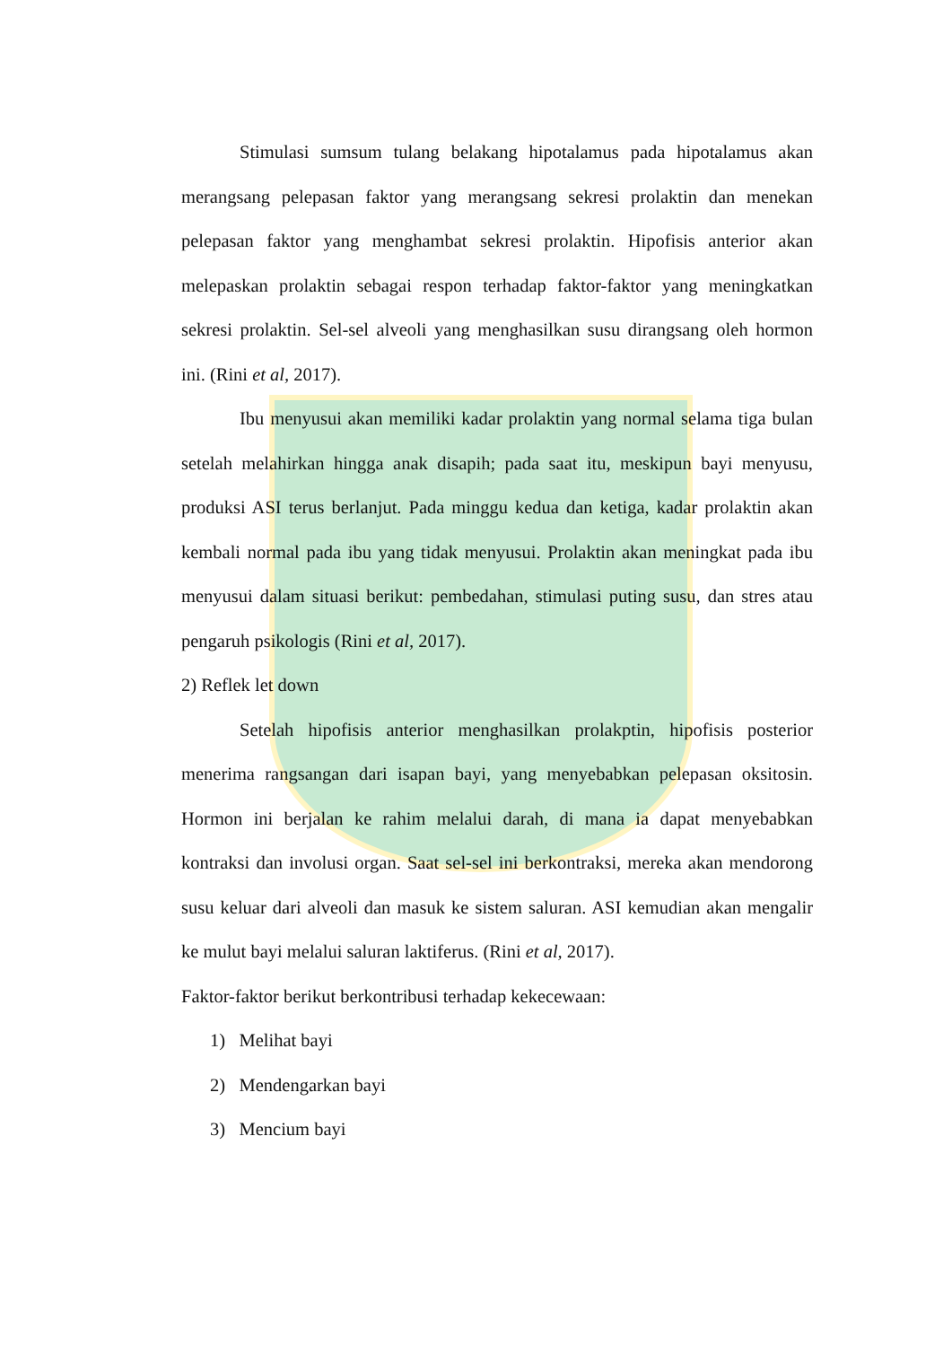Stimulasi sumsum tulang belakang hipotalamus pada hipotalamus akan merangsang pelepasan faktor yang merangsang sekresi prolaktin dan menekan pelepasan faktor yang menghambat sekresi prolaktin. Hipofisis anterior akan melepaskan prolaktin sebagai respon terhadap faktor-faktor yang meningkatkan sekresi prolaktin. Sel-sel alveoli yang menghasilkan susu dirangsang oleh hormon ini. (Rini et al, 2017).
Ibu menyusui akan memiliki kadar prolaktin yang normal selama tiga bulan setelah melahirkan hingga anak disapih; pada saat itu, meskipun bayi menyusu, produksi ASI terus berlanjut. Pada minggu kedua dan ketiga, kadar prolaktin akan kembali normal pada ibu yang tidak menyusui. Prolaktin akan meningkat pada ibu menyusui dalam situasi berikut: pembedahan, stimulasi puting susu, dan stres atau pengaruh psikologis (Rini et al, 2017).
2) Reflek let down
Setelah hipofisis anterior menghasilkan prolakptin, hipofisis posterior menerima rangsangan dari isapan bayi, yang menyebabkan pelepasan oksitosin. Hormon ini berjalan ke rahim melalui darah, di mana ia dapat menyebabkan kontraksi dan involusi organ. Saat sel-sel ini berkontraksi, mereka akan mendorong susu keluar dari alveoli dan masuk ke sistem saluran. ASI kemudian akan mengalir ke mulut bayi melalui saluran laktiferus. (Rini et al, 2017).
Faktor-faktor berikut berkontribusi terhadap kekecewaan:
1) Melihat bayi
2) Mendengarkan bayi
3) Mencium bayi